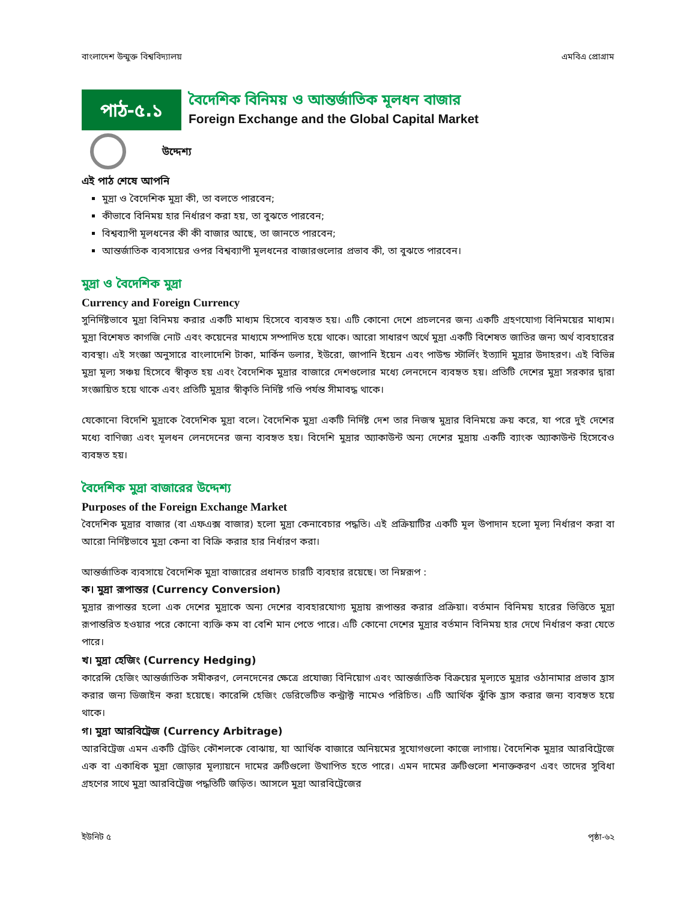বাংলাদেশ উন্মুক্ত বিশ্ববিদ্যালয় এমবিএ প্রোগ্রাম
পাঠ-৫.১
বৈদেশিক বিনিময় ও আন্তর্জাতিক মূলধন বাজার
Foreign Exchange and the Global Capital Market
উদ্দেশ্য
এই পাঠ শেষে আপনি
মুদ্রা ও বৈদেশিক মুদ্রা কী, তা বলতে পারবেন;
কীভাবে বিনিময় হার নির্ধারণ করা হয়, তা বুঝতে পারবেন;
বিশ্বব্যাপী মূলধনের কী কী বাজার আছে, তা জানতে পারবেন;
আন্তর্জাতিক ব্যবসায়ের ওপর বিশ্বব্যাপী মূলধনের বাজারগুলোর প্রভাব কী, তা বুঝতে পারবেন।
মুদ্রা ও বৈদেশিক মুদ্রা
Currency and Foreign Currency
সুনির্দিষ্টভাবে মুদ্রা বিনিময় করার একটি মাধ্যম হিসেবে ব্যবহৃত হয়। এটি কোনো দেশে প্রচলনের জন্য একটি গ্রহণযোগ্য বিনিময়ের মাধ্যম। মুদ্রা বিশেষত কাগজি নোট এবং কয়েনের মাধ্যমে সম্পাদিত হয়ে থাকে। আরো সাধারণ অর্থে মুদ্রা একটি বিশেষত জাতির জন্য অর্থ ব্যবহারের ব্যবস্থা। এই সংজ্ঞা অনুসারে বাংলাদেশি টাকা, মার্কিন ডলার, ইউরো, জাপানি ইয়েন এবং পাউন্ড স্টার্লিং ইত্যাদি মুদ্রার উদাহরণ। এই বিভিন্ন মুদ্রা মূল্য সঞ্চয় হিসেবে স্বীকৃত হয় এবং বৈদেশিক মুদ্রার বাজারে দেশগুলোর মধ্যে লেনদেনে ব্যবহৃত হয়। প্রতিটি দেশের মুদ্রা সরকার দ্বারা সংজ্ঞায়িত হয়ে থাকে এবং প্রতিটি মুদ্রার স্বীকৃতি নির্দিষ্ট গণ্ডি পর্যন্ত সীমাবদ্ধ থাকে।
যেকোনো বিদেশি মুদ্রাকে বৈদেশিক মুদ্রা বলে। বৈদেশিক মুদ্রা একটি নির্দিষ্ট দেশ তার নিজস্ব মুদ্রার বিনিময়ে ক্রয় করে, যা পরে দুই দেশের মধ্যে বাণিজ্য এবং মূলধন লেনদেনের জন্য ব্যবহৃত হয়। বিদেশি মুদ্রার অ্যাকাউন্ট অন্য দেশের মুদ্রায় একটি ব্যাংক অ্যাকাউন্ট হিসেবেও ব্যবহৃত হয়।
বৈদেশিক মুদ্রা বাজারের উদ্দেশ্য
Purposes of the Foreign Exchange Market
বৈদেশিক মুদ্রার বাজার (বা এফএক্স বাজার) হলো মুদ্রা কেনাবেচার পদ্ধতি। এই প্রক্রিয়াটির একটি মূল উপাদান হলো মূল্য নির্ধারণ করা বা আরো নির্দিষ্টভাবে মুদ্রা কেনা বা বিক্রি করার হার নির্ধারণ করা।
আন্তর্জাতিক ব্যবসায়ে বৈদেশিক মুদ্রা বাজারের প্রধানত চারটি ব্যবহার রয়েছে। তা নিম্নরূপ :
ক। মুদ্রা রূপান্তর (Currency Conversion)
মুদ্রার রূপান্তর হলো এক দেশের মুদ্রাকে অন্য দেশের ব্যবহারযোগ্য মুদ্রায় রূপান্তর করার প্রক্রিয়া। বর্তমান বিনিময় হারের ভিত্তিতে মুদ্রা রূপান্তরিত হওয়ার পরে কোনো ব্যক্তি কম বা বেশি মান পেতে পারে। এটি কোনো দেশের মুদ্রার বর্তমান বিনিময় হার দেখে নির্ধারণ করা যেতে পারে।
খ। মুদ্রা হেজিং (Currency Hedging)
কারেন্সি হেজিং আন্তর্জাতিক সমীকরণ, লেনদেনের ক্ষেত্রে প্রযোজ্য বিনিয়োগ এবং আন্তর্জাতিক বিক্রয়ের মূল্যতে মুদ্রার ওঠানামার প্রভাব হ্রাস করার জন্য ডিজাইন করা হয়েছে। কারেন্সি হেজিং ডেরিভেটিভ কন্ট্রাক্ট নামেও পরিচিত। এটি আর্থিক ঝুঁকি হ্রাস করার জন্য ব্যবহৃত হয়ে থাকে।
গ। মুদ্রা আরবিট্রেজ (Currency Arbitrage)
আরবিট্রেজ এমন একটি ট্রেডিং কৌশলকে বোঝায়, যা আর্থিক বাজারে অনিয়মের সুযোগগুলো কাজে লাগায়। বৈদেশিক মুদ্রার আরবিট্রেজে এক বা একাধিক মুদ্রা জোড়ার মূল্যায়নে দামের ত্রুটিগুলো উত্থাপিত হতে পারে। এমন দামের ত্রুটিগুলো শনাক্তকরণ এবং তাদের সুবিধা গ্রহণের সাথে মুদ্রা আরবিট্রেজ পদ্ধতিটি জড়িত। আসলে মুদ্রা আরবিট্রেজের
ইউনিট ৫ পৃষ্ঠা-৬২